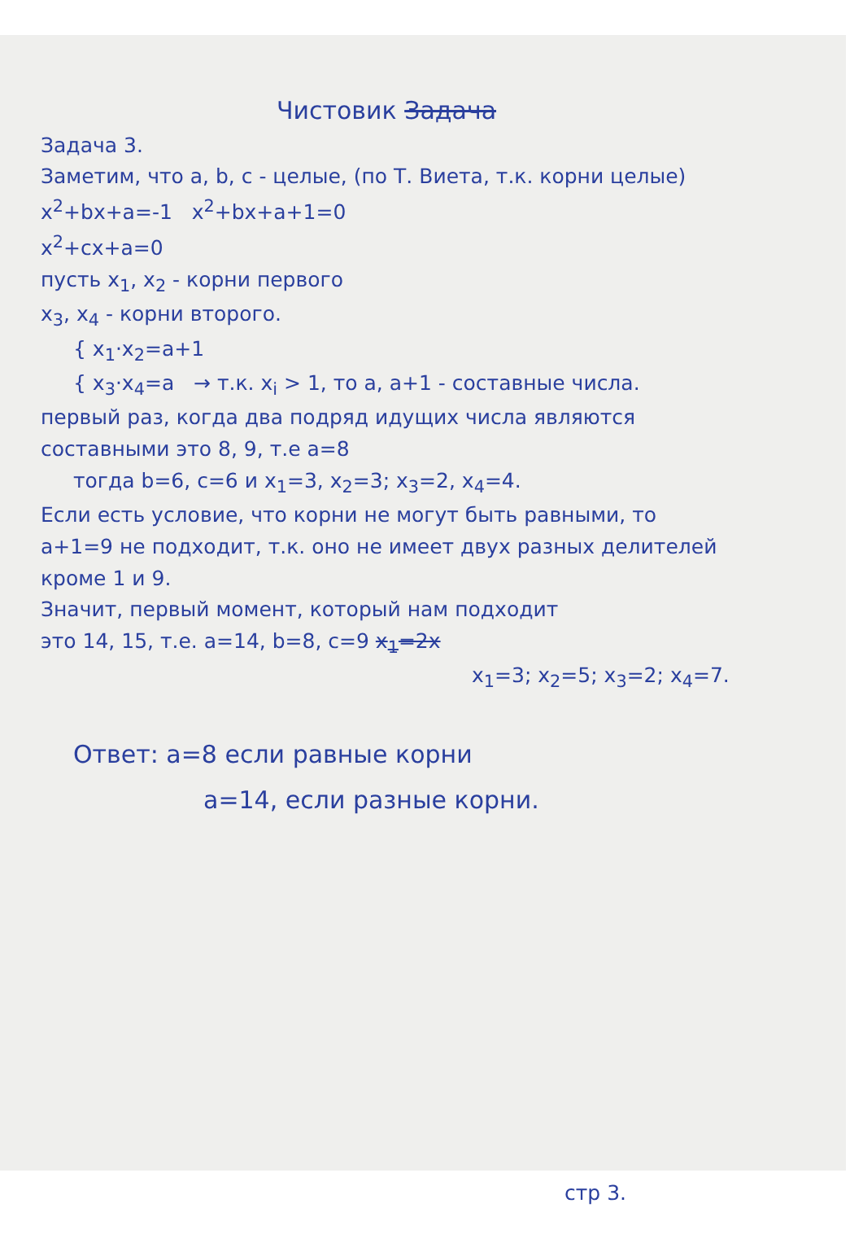Чистовик Задача
Задача 3.
Заметим, что a, b, c - целые, (по Т. Виета, т.к. корни целые)
x<sup>2</sup>+bx+a=-1 x<sup>2</sup>+bx+a+1=0
x<sup>2</sup>+cx+a=0
пусть x<sub>1</sub>, x<sub>2</sub> - корни первого
x<sub>3</sub>, x<sub>4</sub> - корни второго.
{ x<sub>1</sub>·x<sub>2</sub>=a+1
{ x<sub>3</sub>·x<sub>4</sub>=a → т.к. x<sub>i</sub> > 1, то a, a+1 - составные числа.
первый раз, когда два подряд идущих числа являются
составными это 8, 9, т.е a=8
тогда b=6, c=6 и x<sub>1</sub>=3, x<sub>2</sub>=3; x<sub>3</sub>=2, x<sub>4</sub>=4.
Если есть условие, что корни не могут быть равными, то
a+1=9 не подходит, т.к. оно не имеет двух разных делителей
кроме 1 и 9.
Значит, первый момент, который нам подходит
это 14, 15, т.е. a=14, b=8, c=9 x<sub>1</sub>=2x
x<sub>1</sub>=3; x<sub>2</sub>=5; x<sub>3</sub>=2; x<sub>4</sub>=7.
Ответ: a=8 если равные корни
a=14, если разные корни.
стр 3.